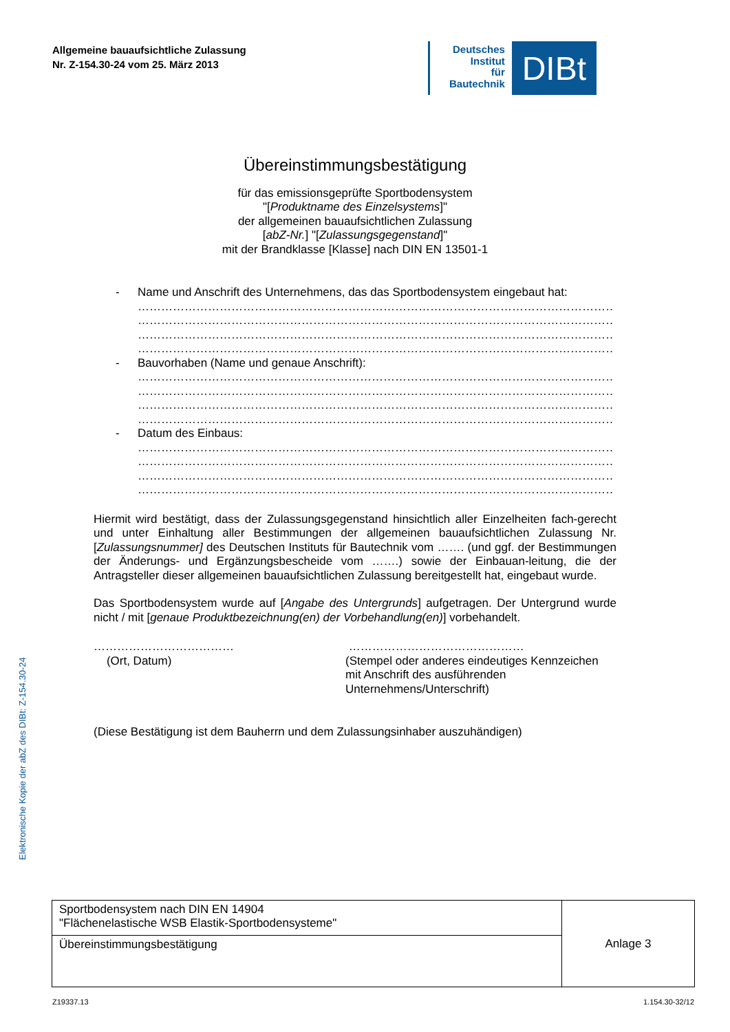Allgemeine bauaufsichtliche Zulassung
Nr. Z-154.30-24 vom 25. März 2013
Deutsches
Institut
für
Bautechnik
DIBt
Übereinstimmungsbestätigung
für das emissionsgeprüfte Sportbodensystem
"[Produktname des Einzelsystems]"
der allgemeinen bauaufsichtlichen Zulassung
[abZ-Nr.] "[Zulassungsgegenstand]"
mit der Brandklasse [Klasse] nach DIN EN 13501-1
- Name und Anschrift des Unternehmens, das das Sportbodensystem eingebaut hat:
……………………………………………………………………………………………………………
……………………………………………………………………………………………………………
……………………………………………………………………………………………………………
……………………………………………………………………………………………………………
- Bauvorhaben (Name und genaue Anschrift):
……………………………………………………………………………………………………………
……………………………………………………………………………………………………………
……………………………………………………………………………………………………………
……………………………………………………………………………………………………………
- Datum des Einbaus:
……………………………………………………………………………………………………………
……………………………………………………………………………………………………………
……………………………………………………………………………………………………………
……………………………………………………………………………………………………………
Hiermit wird bestätigt, dass der Zulassungsgegenstand hinsichtlich aller Einzelheiten fach-gerecht und unter Einhaltung aller Bestimmungen der allgemeinen bauaufsichtlichen Zulassung Nr. [Zulassungsnummer] des Deutschen Instituts für Bautechnik vom ……. (und ggf. der Bestimmungen der Änderungs- und Ergänzungsbescheide vom …….) sowie der Einbauan-leitung, die der Antragsteller dieser allgemeinen bauaufsichtlichen Zulassung bereitgestellt hat, eingebaut wurde.
Das Sportbodensystem wurde auf [Angabe des Untergrunds] aufgetragen. Der Untergrund wurde nicht / mit [genaue Produktbezeichnung(en) der Vorbehandlung(en)] vorbehandelt.
………………………………
(Ort, Datum)
………………………………………
(Stempel oder anderes eindeutiges Kennzeichen
mit Anschrift des ausführenden
Unternehmens/Unterschrift)
(Diese Bestätigung ist dem Bauherrn und dem Zulassungsinhaber auszuhändigen)
Elektronische Kopie der abZ des DIBt: Z-154.30-24
| Sportbodensystem nach DIN EN 14904 "Flächenelastische WSB Elastik-Sportbodensysteme" | Anlage 3 |
| Übereinstimmungsbestätigung | |
Z19337.13 1.154.30-32/12